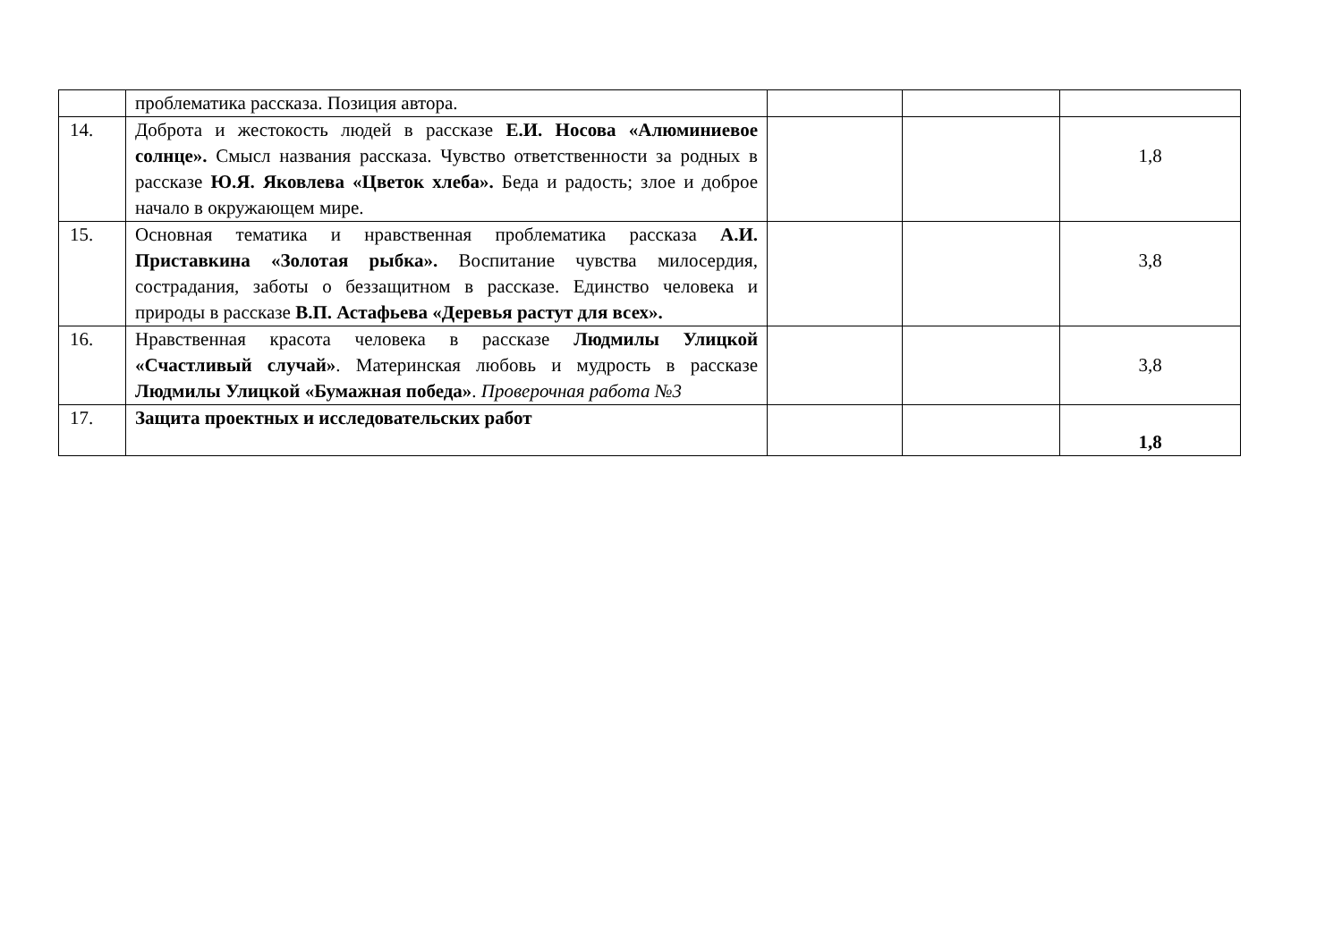| | проблематика рассказа. Позиция автора. | | | |
| 14. | Доброта и жестокость людей в рассказе Е.И. Носова «Алюминиевое солнце». Смысл названия рассказа. Чувство ответственности за родных в рассказе Ю.Я. Яковлева «Цветок хлеба». Беда и радость; злое и доброе начало в окружающем мире. | | | 1,8 |
| 15. | Основная тематика и нравственная проблематика рассказа А.И. Приставкина «Золотая рыбка». Воспитание чувства милосердия, сострадания, заботы о беззащитном в рассказе. Единство человека и природы в рассказе В.П. Астафьева «Деревья растут для всех». | | | 3,8 |
| 16. | Нравственная красота человека в рассказе Людмилы Улицкой «Счастливый случай» . Материнская любовь и мудрость в рассказе Людмилы Улицкой «Бумажная победа» . Проверочная работа №3 | | | 3,8 |
| 17. | Защита проектных и исследовательских работ | | | 1,8 |